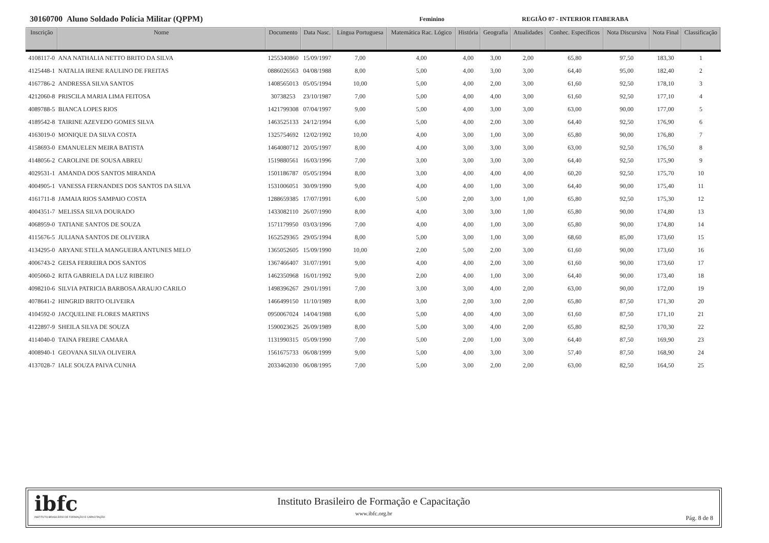30160700 Aluno Soldado Polícia Militar (QPPM) Feminino REGIÃO 07 - INTERIOR ITABERABA
| Inscrição | Nome | Documento | Data Nasc. | Língua Portuguesa | Matemática Rac. Lógico | História | Geografia | Atualidades | Conhec. Específicos | Nota Discursiva | Nota Final | Classificação |
| --- | --- | --- | --- | --- | --- | --- | --- | --- | --- | --- | --- | --- |
| 4108117-0 | ANA NATHALIA NETTO BRITO DA SILVA | 1255340860 | 15/09/1997 | 7,00 | 4,00 | 4,00 | 3,00 | 2,00 | 65,80 | 97,50 | 183,30 | 1 |
| 4125448-1 | NATALIA IRENE RAULINO DE FREITAS | 0886026563 | 04/08/1988 | 8,00 | 5,00 | 4,00 | 3,00 | 3,00 | 64,40 | 95,00 | 182,40 | 2 |
| 4167786-2 | ANDRESSA SILVA SANTOS | 1408565013 | 05/05/1994 | 10,00 | 5,00 | 4,00 | 2,00 | 3,00 | 61,60 | 92,50 | 178,10 | 3 |
| 4212060-8 | PRISCILA MARIA LIMA FEITOSA | 30738253 | 23/10/1987 | 7,00 | 5,00 | 4,00 | 4,00 | 3,00 | 61,60 | 92,50 | 177,10 | 4 |
| 4089788-5 | BIANCA LOPES RIOS | 1421799308 | 07/04/1997 | 9,00 | 5,00 | 4,00 | 3,00 | 3,00 | 63,00 | 90,00 | 177,00 | 5 |
| 4189542-8 | TAIRINE AZEVEDO GOMES SILVA | 1463525133 | 24/12/1994 | 6,00 | 5,00 | 4,00 | 2,00 | 3,00 | 64,40 | 92,50 | 176,90 | 6 |
| 4163019-0 | MONIQUE DA SILVA COSTA | 1325754692 | 12/02/1992 | 10,00 | 4,00 | 3,00 | 1,00 | 3,00 | 65,80 | 90,00 | 176,80 | 7 |
| 4158693-0 | EMANUELEN MEIRA BATISTA | 1464080712 | 20/05/1997 | 8,00 | 4,00 | 3,00 | 3,00 | 3,00 | 63,00 | 92,50 | 176,50 | 8 |
| 4148056-2 | CAROLINE DE SOUSA ABREU | 1519880561 | 16/03/1996 | 7,00 | 3,00 | 3,00 | 3,00 | 3,00 | 64,40 | 92,50 | 175,90 | 9 |
| 4029531-1 | AMANDA DOS SANTOS MIRANDA | 1501186787 | 05/05/1994 | 8,00 | 3,00 | 4,00 | 4,00 | 4,00 | 60,20 | 92,50 | 175,70 | 10 |
| 4004905-1 | VANESSA FERNANDES DOS SANTOS DA SILVA | 1531006051 | 30/09/1990 | 9,00 | 4,00 | 4,00 | 1,00 | 3,00 | 64,40 | 90,00 | 175,40 | 11 |
| 4161711-8 | JAMAIA RIOS SAMPAIO COSTA | 1288659385 | 17/07/1991 | 6,00 | 5,00 | 2,00 | 3,00 | 1,00 | 65,80 | 92,50 | 175,30 | 12 |
| 4004351-7 | MELISSA SILVA DOURADO | 1433082110 | 26/07/1990 | 8,00 | 4,00 | 3,00 | 3,00 | 1,00 | 65,80 | 90,00 | 174,80 | 13 |
| 4068959-0 | TATIANE SANTOS DE SOUZA | 1571179950 | 03/03/1996 | 7,00 | 4,00 | 4,00 | 1,00 | 3,00 | 65,80 | 90,00 | 174,80 | 14 |
| 4115676-5 | JULIANA SANTOS DE OLIVEIRA | 1652529365 | 29/05/1994 | 8,00 | 5,00 | 3,00 | 1,00 | 3,00 | 68,60 | 85,00 | 173,60 | 15 |
| 4134295-0 | ARYANE STELA MANGUEIRA ANTUNES MELO | 1365052605 | 15/09/1990 | 10,00 | 2,00 | 5,00 | 2,00 | 3,00 | 61,60 | 90,00 | 173,60 | 16 |
| 4006743-2 | GEISA FERREIRA DOS SANTOS | 1367466407 | 31/07/1991 | 9,00 | 4,00 | 4,00 | 2,00 | 3,00 | 61,60 | 90,00 | 173,60 | 17 |
| 4005060-2 | RITA GABRIELA DA LUZ RIBEIRO | 1462350968 | 16/01/1992 | 9,00 | 2,00 | 4,00 | 1,00 | 3,00 | 64,40 | 90,00 | 173,40 | 18 |
| 4098210-6 | SILVIA PATRICIA BARBOSA ARAUJO CARILO | 1498396267 | 29/01/1991 | 7,00 | 3,00 | 3,00 | 4,00 | 2,00 | 63,00 | 90,00 | 172,00 | 19 |
| 4078641-2 | HINGRID BRITO OLIVEIRA | 1466499150 | 11/10/1989 | 8,00 | 3,00 | 2,00 | 3,00 | 2,00 | 65,80 | 87,50 | 171,30 | 20 |
| 4104592-0 | JACQUELINE FLORES MARTINS | 0950067024 | 14/04/1988 | 6,00 | 5,00 | 4,00 | 4,00 | 3,00 | 61,60 | 87,50 | 171,10 | 21 |
| 4122897-9 | SHEILA SILVA DE SOUZA | 1590023625 | 26/09/1989 | 8,00 | 5,00 | 3,00 | 4,00 | 2,00 | 65,80 | 82,50 | 170,30 | 22 |
| 4114040-0 | TAINA FREIRE CAMARA | 1131990315 | 05/09/1990 | 7,00 | 5,00 | 2,00 | 1,00 | 3,00 | 64,40 | 87,50 | 169,90 | 23 |
| 4008940-1 | GEOVANA SILVA OLIVEIRA | 1561675733 | 06/08/1999 | 9,00 | 5,00 | 4,00 | 3,00 | 3,00 | 57,40 | 87,50 | 168,90 | 24 |
| 4137028-7 | IALE SOUZA PAIVA CUNHA | 2033462030 | 06/08/1995 | 7,00 | 5,00 | 3,00 | 2,00 | 2,00 | 63,00 | 82,50 | 164,50 | 25 |
ibfc
INSTITUTO BRASILEIRO DE FORMAÇÃO E CAPACITAÇÃO
Instituto Brasileiro de Formação e Capacitação
www.ibfc.org.br
Pág. 8 de 8